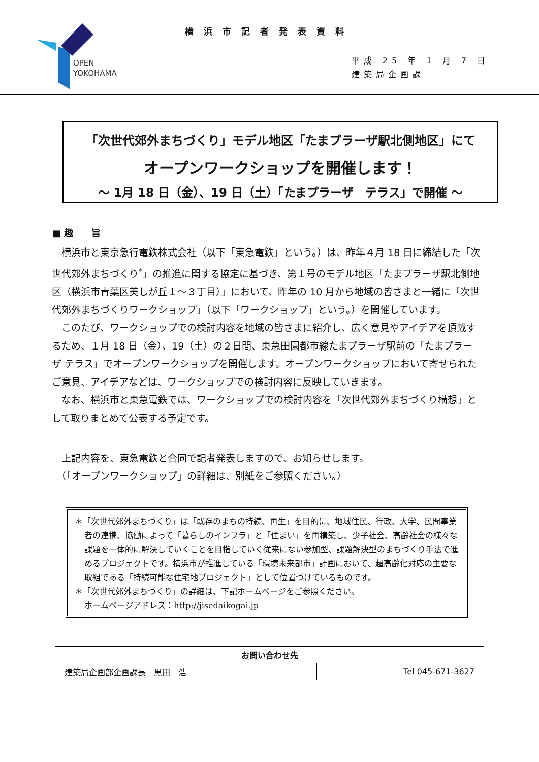OPEN
YOKOHAMA
横浜市記者発表資料
平成 25 年 1 月 7 日
建築局企画課
「次世代郊外まちづくり」モデル地区「たまプラーザ駅北側地区」にて
オープンワークショップを開催します！
～ 1月 18 日（金）、19 日（土）「たまプラーザ　テラス」で開催 ～
■ 趣　　旨
横浜市と東京急行電鉄株式会社（以下「東急電鉄」という。）は、昨年４月 18 日に締結した「次世代郊外まちづくり<sup>*</sup>」の推進に関する協定に基づき、第１号のモデル地区「たまプラーザ駅北側地区（横浜市青葉区美しが丘１～３丁目）」において、昨年の 10 月から地域の皆さまと一緒に「次世代郊外まちづくりワークショップ」（以下「ワークショップ」という。）を開催しています。
このたび、ワークショップでの検討内容を地域の皆さまに紹介し、広く意見やアイデアを頂戴するため、１月 18 日（金）、19（土）の２日間、東急田園都市線たまプラーザ駅前の「たまプラーザ テラス」でオープンワークショップを開催します。オープンワークショップにおいて寄せられたご意見、アイデアなどは、ワークショップでの検討内容に反映していきます。
なお、横浜市と東急電鉄では、ワークショップでの検討内容を「次世代郊外まちづくり構想」として取りまとめて公表する予定です。
　上記内容を、東急電鉄と合同で記者発表しますので、お知らせします。
　（「オープンワークショップ」の詳細は、別紙をご参照ください。）
＊「次世代郊外まちづくり」は「既存のまちの持続、再生」を目的に、地域住民、行政、大学、民間事業者の連携、協働によって「暮らしのインフラ」と「住まい」を再構築し、少子社会、高齢社会の様々な課題を一体的に解決していくことを目指していく従来にない参加型、課題解決型のまちづくり手法で進めるプロジェクトです。横浜市が推進している「環境未来都市」計画において、超高齢化対応の主要な取組である「持続可能な住宅地プロジェクト」として位置づけているものです。
＊「次世代郊外まちづくり」の詳細は、下記ホームページをご参照ください。
ホームページアドレス：http://jisedaikogai.jp
| お問い合わせ先 | |
| --- | --- |
| 建築局企画部企画課長 黒田 浩 | Tel 045-671-3627 |